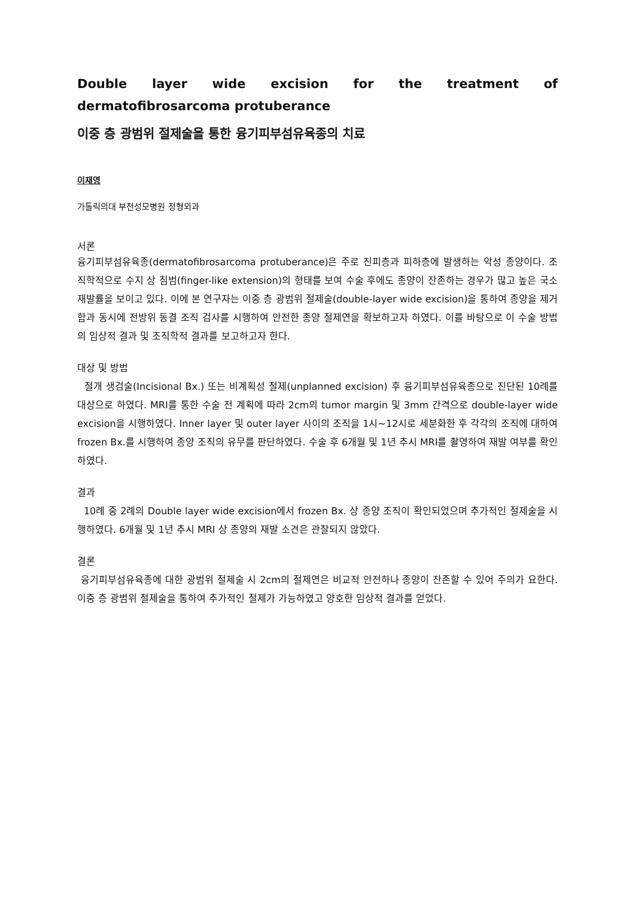Double layer wide excision for the treatment of dermatofibrosarcoma protuberance
이중 층 광범위 절제술을 통한 융기피부섬유육종의 치료
이재영
가톨릭의대 부천성모병원 정형외과
서론
융기피부섬유육종(dermatofibrosarcoma protuberance)은 주로 진피층과 피하층에 발생하는 악성 종양이다. 조직학적으로 수지 상 침범(finger-like extension)의 형태를 보여 수술 후에도 종양이 잔존하는 경우가 많고 높은 국소 재발률을 보이고 있다. 이에 본 연구자는 이중 층 광범위 절제술(double-layer wide excision)을 통하여 종양을 제거함과 동시에 전방위 동결 조직 검사를 시행하여 안전한 종양 절제연을 확보하고자 하였다. 이를 바탕으로 이 수술 방법의 임상적 결과 및 조직학적 결과를 보고하고자 한다.
대상 및 방법
절개 생검술(Incisional Bx.) 또는 비계획성 절제(unplanned excision) 후 융기피부섬유육종으로 진단된 10례를 대상으로 하였다. MRI를 통한 수술 전 계획에 따라 2cm의 tumor margin 및 3mm 간격으로 double-layer wide excision을 시행하였다. Inner layer 및 outer layer 사이의 조직을 1시~12시로 세분화한 후 각각의 조직에 대하여 frozen Bx.를 시행하여 종양 조직의 유무를 판단하였다. 수술 후 6개월 및 1년 추시 MRI를 촬영하여 재발 여부를 확인하였다.
결과
10례 중 2례의 Double layer wide excision에서 frozen Bx. 상 종양 조직이 확인되었으며 추가적인 절제술을 시행하였다. 6개월 및 1년 추시 MRI 상 종양의 재발 소견은 관찰되지 않았다.
결론
융기피부섬유육종에 대한 광범위 절제술 시 2cm의 절제연은 비교적 안전하나 종양이 잔존할 수 있어 주의가 요한다. 이중 층 광범위 절제술을 통하여 추가적인 절제가 가능하였고 양호한 임상적 결과를 얻었다.